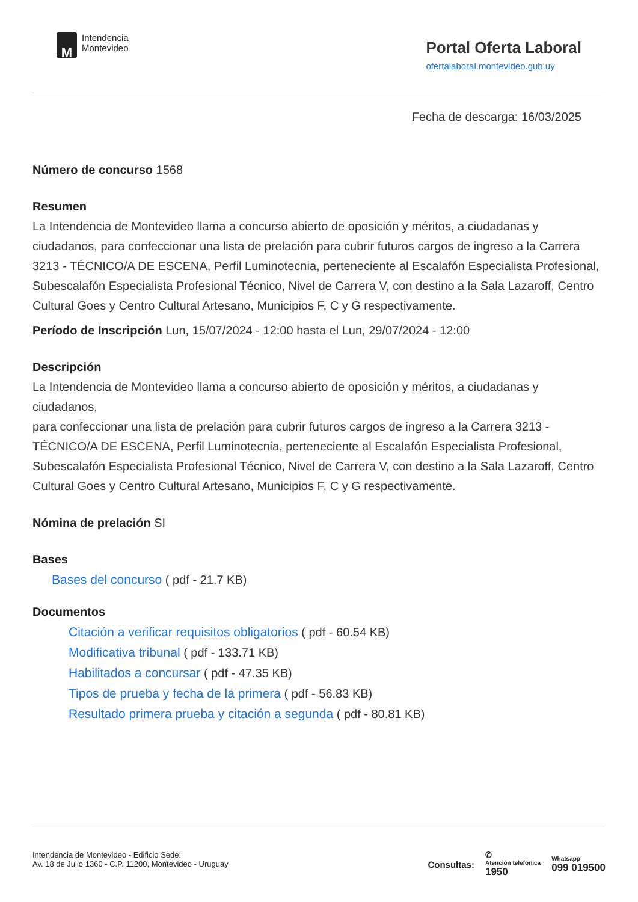M
Intendencia
Montevideo
Portal Oferta Laboral
ofertalaboral.montevideo.gub.uy
Fecha de descarga: 16/03/2025
Número de concurso 1568
Resumen
La Intendencia de Montevideo llama a concurso abierto de oposición y méritos, a ciudadanas y ciudadanos, para confeccionar una lista de prelación para cubrir futuros cargos de ingreso a la Carrera 3213 - TÉCNICO/A DE ESCENA, Perfil Luminotecnia, perteneciente al Escalafón Especialista Profesional, Subescalafón Especialista Profesional Técnico, Nivel de Carrera V, con destino a la Sala Lazaroff, Centro Cultural Goes y Centro Cultural Artesano, Municipios F, C y G respectivamente.
Período de Inscripción Lun, 15/07/2024 - 12:00 hasta el Lun, 29/07/2024 - 12:00
Descripción
La Intendencia de Montevideo llama a concurso abierto de oposición y méritos, a ciudadanas y ciudadanos,
para confeccionar una lista de prelación para cubrir futuros cargos de ingreso a la Carrera 3213 - TÉCNICO/A DE ESCENA, Perfil Luminotecnia, perteneciente al Escalafón Especialista Profesional, Subescalafón Especialista Profesional Técnico, Nivel de Carrera V, con destino a la Sala Lazaroff, Centro
Cultural Goes y Centro Cultural Artesano, Municipios F, C y G respectivamente.
Nómina de prelación SI
Bases
Bases del concurso ( pdf - 21.7 KB)
Documentos
Citación a verificar requisitos obligatorios ( pdf - 60.54 KB)
Modificativa tribunal ( pdf - 133.71 KB)
Habilitados a concursar ( pdf - 47.35 KB)
Tipos de prueba y fecha de la primera ( pdf - 56.83 KB)
Resultado primera prueba y citación a segunda ( pdf - 80.81 KB)
Intendencia de Montevideo - Edificio Sede:
Av. 18 de Julio 1360 - C.P. 11200, Montevideo - Uruguay
Consultas:
✆
Atención telefónica
1950
Whatsapp
099 019500